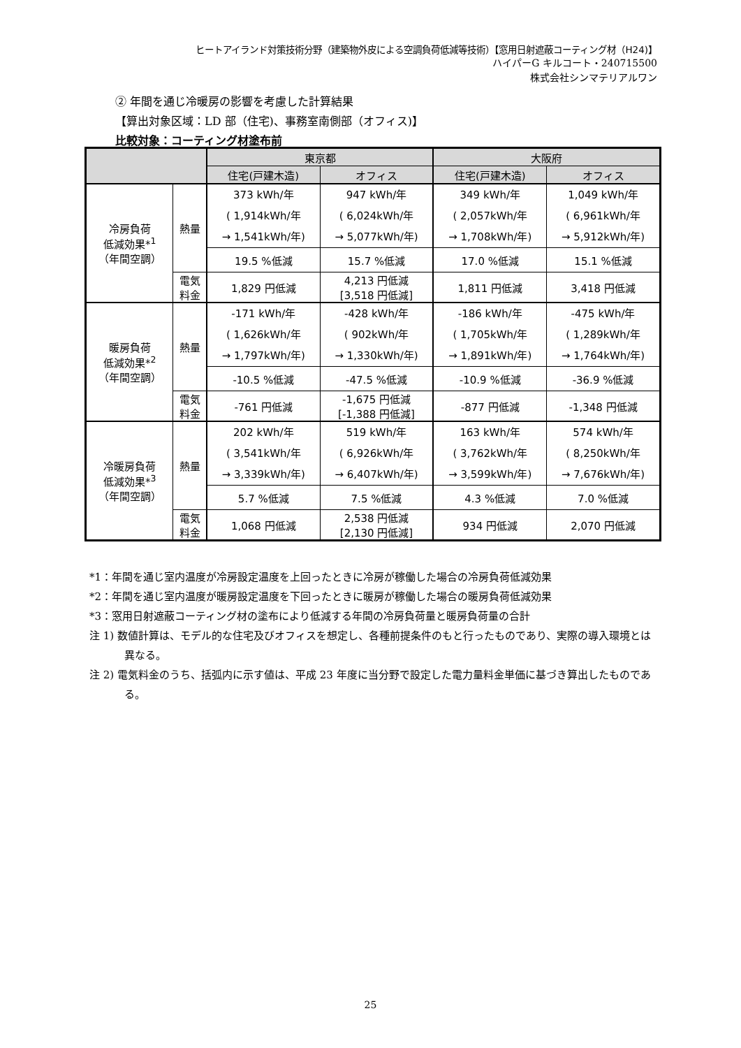ヒートアイランド対策技術分野（建築物外皮による空調負荷低減等技術）【窓用日射遮蔽コーティング材（H24)】
ハイパーG キルコート・240715500
株式会社シンマテリアルワン
② 年間を通じ冷暖房の影響を考慮した計算結果
【算出対象区域：LD 部（住宅)、事務室南側部（オフィス)】
比較対象：コーティング材塗布前
| | | 東京都 | | 大阪府 | |
| --- | --- | --- | --- | --- | --- |
| | | 住宅(戸建木造) | オフィス | 住宅(戸建木造) | オフィス |
| 冷房負荷 低減効果*<sup>1</sup> （年間空調） | 熱量 | 373 kWh/年 ( 1,914kWh/年 → 1,541kWh/年) | 947 kWh/年 ( 6,024kWh/年 → 5,077kWh/年) | 349 kWh/年 ( 2,057kWh/年 → 1,708kWh/年) | 1,049 kWh/年 ( 6,961kWh/年 → 5,912kWh/年) |
| | | 19.5 %低減 | 15.7 %低減 | 17.0 %低減 | 15.1 %低減 |
| | 電気 料金 | 1,829 円低減 | 4,213 円低減 [3,518 円低減] | 1,811 円低減 | 3,418 円低減 |
| 暖房負荷 低減効果*<sup>2</sup> （年間空調） | 熱量 | -171 kWh/年 ( 1,626kWh/年 → 1,797kWh/年) | -428 kWh/年 ( 902kWh/年 → 1,330kWh/年) | -186 kWh/年 ( 1,705kWh/年 → 1,891kWh/年) | -475 kWh/年 ( 1,289kWh/年 → 1,764kWh/年) |
| | | -10.5 %低減 | -47.5 %低減 | -10.9 %低減 | -36.9 %低減 |
| | 電気 料金 | -761 円低減 | -1,675 円低減 [-1,388 円低減] | -877 円低減 | -1,348 円低減 |
| 冷暖房負荷 低減効果*<sup>3</sup> （年間空調） | 熱量 | 202 kWh/年 ( 3,541kWh/年 → 3,339kWh/年) | 519 kWh/年 ( 6,926kWh/年 → 6,407kWh/年) | 163 kWh/年 ( 3,762kWh/年 → 3,599kWh/年) | 574 kWh/年 ( 8,250kWh/年 → 7,676kWh/年) |
| | | 5.7 %低減 | 7.5 %低減 | 4.3 %低減 | 7.0 %低減 |
| | 電気 料金 | 1,068 円低減 | 2,538 円低減 [2,130 円低減] | 934 円低減 | 2,070 円低減 |
*1：年間を通じ室内温度が冷房設定温度を上回ったときに冷房が稼働した場合の冷房負荷低減効果
*2：年間を通じ室内温度が暖房設定温度を下回ったときに暖房が稼働した場合の暖房負荷低減効果
*3：窓用日射遮蔽コーティング材の塗布により低減する年間の冷房負荷量と暖房負荷量の合計
注 1) 数値計算は、モデル的な住宅及びオフィスを想定し、各種前提条件のもと行ったものであり、実際の導入環境とは異なる。
注 2) 電気料金のうち、括弧内に示す値は、平成 23 年度に当分野で設定した電力量料金単価に基づき算出したものである。
25